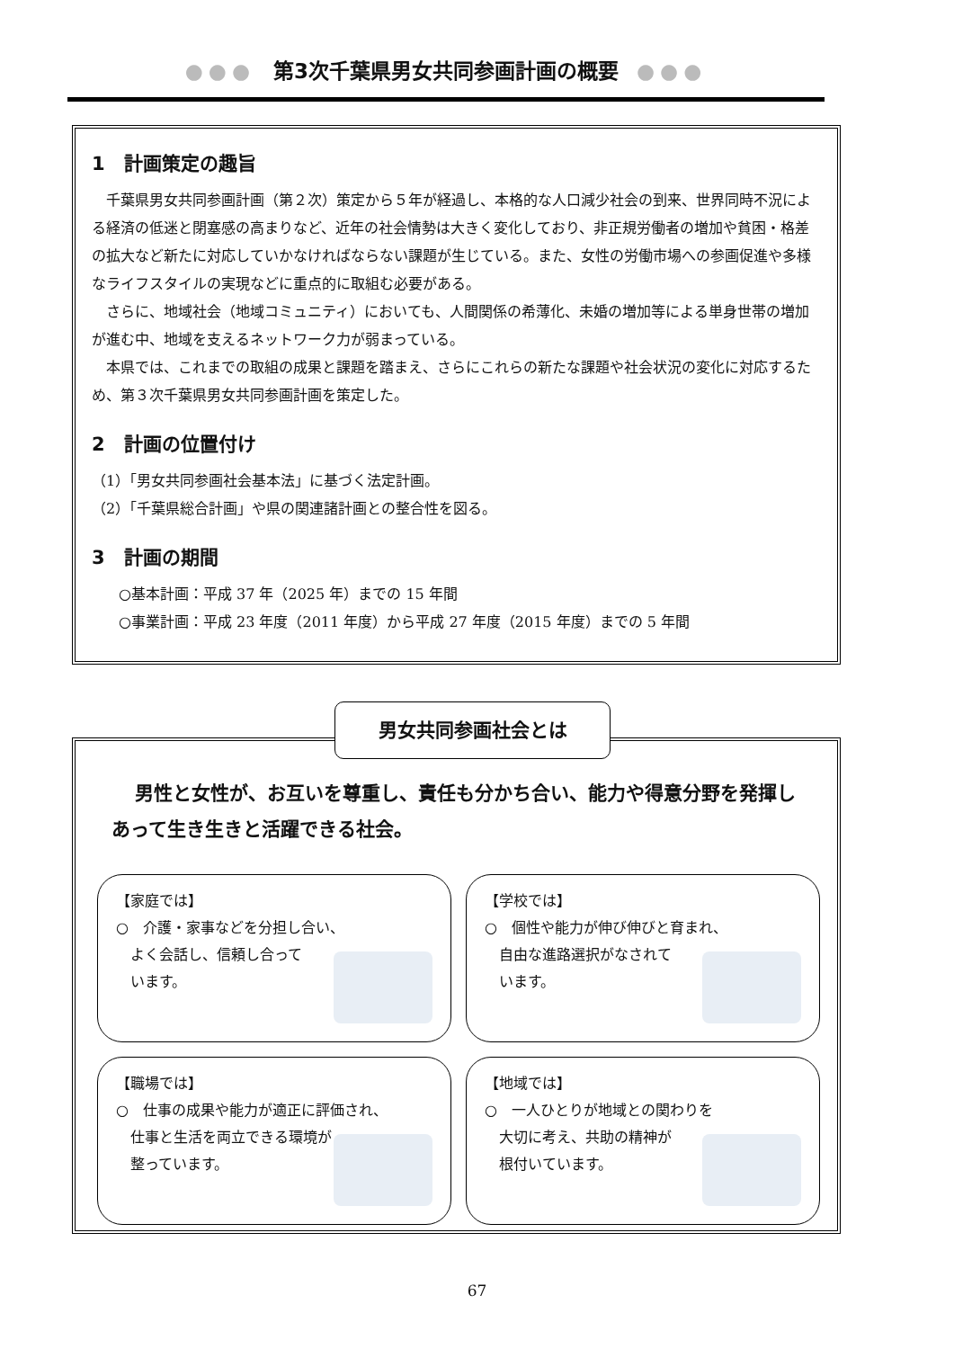●●● 第3次千葉県男女共同参画計画の概要 ●●●
1　計画策定の趣旨
　千葉県男女共同参画計画（第２次）策定から５年が経過し、本格的な人口減少社会の到来、世界同時不況による経済の低迷と閉塞感の高まりなど、近年の社会情勢は大きく変化しており、非正規労働者の増加や貧困・格差の拡大など新たに対応していかなければならない課題が生じている。また、女性の労働市場への参画促進や多様なライフスタイルの実現などに重点的に取組む必要がある。
　さらに、地域社会（地域コミュニティ）においても、人間関係の希薄化、未婚の増加等による単身世帯の増加が進む中、地域を支えるネットワーク力が弱まっている。
　本県では、これまでの取組の成果と課題を踏まえ、さらにこれらの新たな課題や社会状況の変化に対応するため、第３次千葉県男女共同参画計画を策定した。
2　計画の位置付け
（1）「男女共同参画社会基本法」に基づく法定計画。
（2）「千葉県総合計画」や県の関連諸計画との整合性を図る。
3　計画の期間
○基本計画：平成 37 年（2025 年）までの 15 年間
○事業計画：平成 23 年度（2011 年度）から平成 27 年度（2015 年度）までの 5 年間
男性と女性が、お互いを尊重し、責任も分かち合い、能力や得意分野を発揮しあって生き生きと活躍できる社会。
【家庭では】
○　介護・家事などを分担し合い、
　よく会話し、信頼し合って
　います。
【学校では】
○　個性や能力が伸び伸びと育まれ、
　自由な進路選択がなされて
　います。
【職場では】
○　仕事の成果や能力が適正に評価され、
　仕事と生活を両立できる環境が
　整っています。
【地域では】
○　一人ひとりが地域との関わりを
　大切に考え、共助の精神が
　根付いています。
男女共同参画社会とは
67